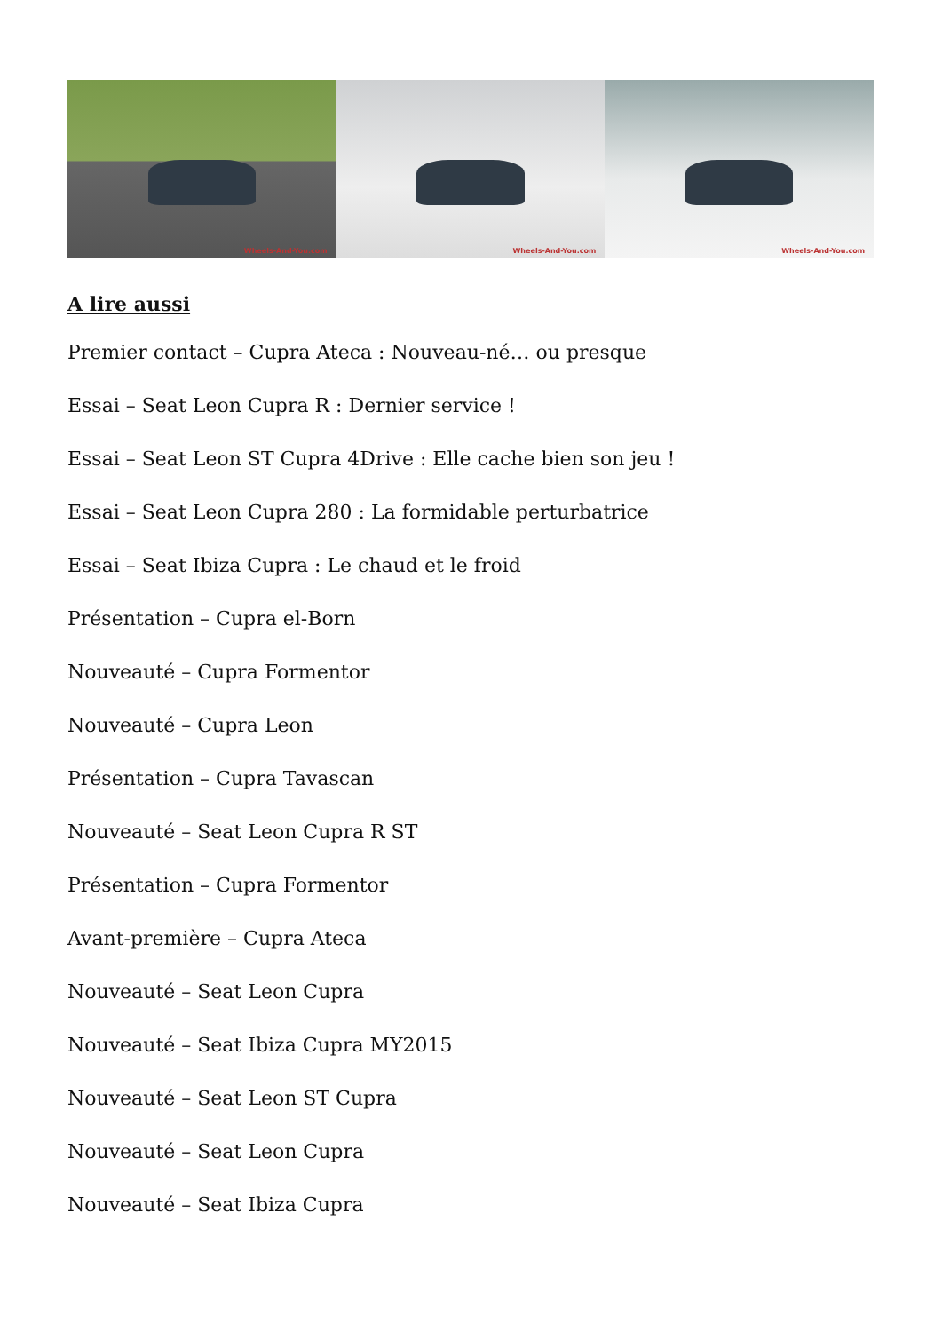Wheels-And-You.com
Wheels-And-You.com
Wheels-And-You.com
A lire aussi
Premier contact – Cupra Ateca : Nouveau-né… ou presque
Essai – Seat Leon Cupra R : Dernier service !
Essai – Seat Leon ST Cupra 4Drive : Elle cache bien son jeu !
Essai – Seat Leon Cupra 280 : La formidable perturbatrice
Essai – Seat Ibiza Cupra : Le chaud et le froid
Présentation – Cupra el-Born
Nouveauté – Cupra Formentor
Nouveauté – Cupra Leon
Présentation – Cupra Tavascan
Nouveauté – Seat Leon Cupra R ST
Présentation – Cupra Formentor
Avant-première – Cupra Ateca
Nouveauté – Seat Leon Cupra
Nouveauté – Seat Ibiza Cupra MY2015
Nouveauté – Seat Leon ST Cupra
Nouveauté – Seat Leon Cupra
Nouveauté – Seat Ibiza Cupra